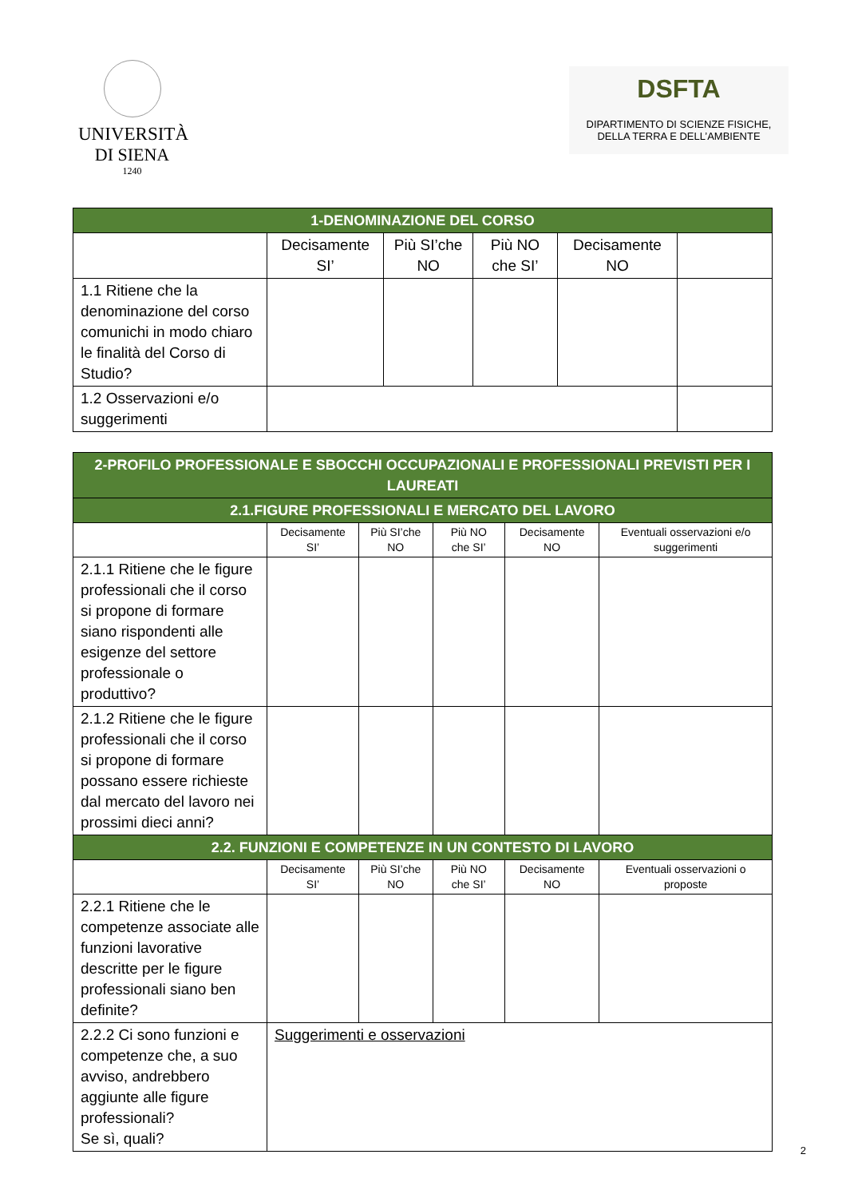UNIVERSITÀ
DI SIENA
1240
DSFTA
DIPARTIMENTO DI SCIENZE FISICHE,
DELLA TERRA E DELL’AMBIENTE
| 1-DENOMINAZIONE DEL CORSO | | | | | |
| | Decisamente SI’ | Più SI’che NO | Più NO che SI’ | Decisamente NO | |
| 1.1 Ritiene che la denominazione del corso comunichi in modo chiaro le finalità del Corso di Studio? | | | | | |
| 1.2 Osservazioni e/o suggerimenti | | | | | |
| 2-PROFILO PROFESSIONALE E SBOCCHI OCCUPAZIONALI E PROFESSIONALI PREVISTI PER I LAUREATI | | | | | |
| 2.1.FIGURE PROFESSIONALI E MERCATO DEL LAVORO | | | | | |
| | Decisamente SI’ | Più SI’che NO | Più NO che SI’ | Decisamente NO | Eventuali osservazioni e/o suggerimenti |
| 2.1.1 Ritiene che le figure professionali che il corso si propone di formare siano rispondenti alle esigenze del settore professionale o produttivo? | | | | | |
| 2.1.2 Ritiene che le figure professionali che il corso si propone di formare possano essere richieste dal mercato del lavoro nei prossimi dieci anni? | | | | | |
| 2.2. FUNZIONI E COMPETENZE IN UN CONTESTO DI LAVORO | | | | | |
| | Decisamente SI’ | Più SI’che NO | Più NO che SI’ | Decisamente NO | Eventuali osservazioni o proposte |
| 2.2.1 Ritiene che le competenze associate alle funzioni lavorative descritte per le figure professionali siano ben definite? | | | | | |
| 2.2.2 Ci sono funzioni e competenze che, a suo avviso, andrebbero aggiunte alle figure professionali? Se sì, quali? | Suggerimenti e osservazioni | | | | |
2